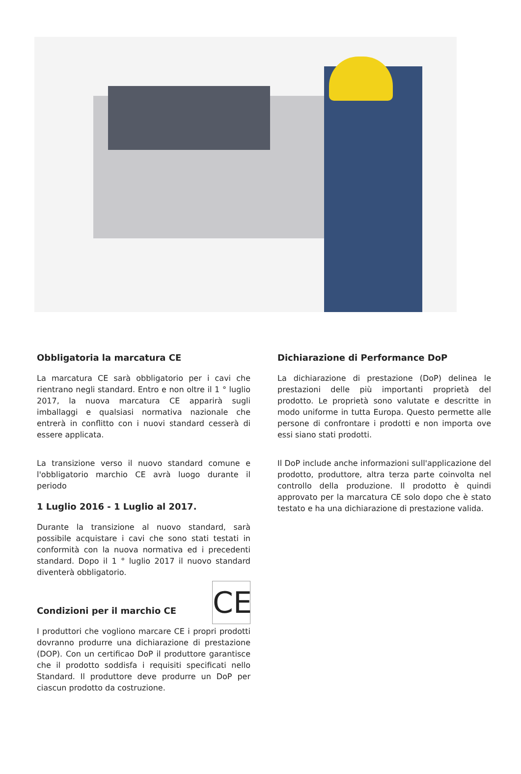Obbligatoria la marcatura CE
La marcatura CE sarà obbligatorio per i cavi che rientrano negli standard. Entro e non oltre il 1 ° luglio 2017, la nuova marcatura CE apparirà sugli imballaggi e qualsiasi normativa nazionale che entrerà in conflitto con i nuovi standard cesserà di essere applicata.
La transizione verso il nuovo standard comune e l'obbligatorio marchio CE avrà luogo durante il periodo
1 Luglio 2016 - 1 Luglio al 2017.
Durante la transizione al nuovo standard, sarà possibile acquistare i cavi che sono stati testati in conformità con la nuova normativa ed i precedenti standard. Dopo il 1 ° luglio 2017 il nuovo standard diventerà obbligatorio.
CE
Condizioni per il marchio CE
I produttori che vogliono marcare CE i propri prodotti dovranno produrre una dichiarazione di prestazione (DOP). Con un certificao DoP il produttore garantisce che il prodotto soddisfa i requisiti specificati nello Standard. Il produttore deve produrre un DoP per ciascun prodotto da costruzione.
Dichiarazione di Performance DoP
La dichiarazione di prestazione (DoP) delinea le prestazioni delle più importanti proprietà del prodotto. Le proprietà sono valutate e descritte in modo uniforme in tutta Europa. Questo permette alle persone di confrontare i prodotti e non importa ove essi siano stati prodotti.
Il DoP include anche informazioni sull'applicazione del prodotto, produttore, altra terza parte coinvolta nel controllo della produzione. Il prodotto è quindi approvato per la marcatura CE solo dopo che è stato testato e ha una dichiarazione di prestazione valida.